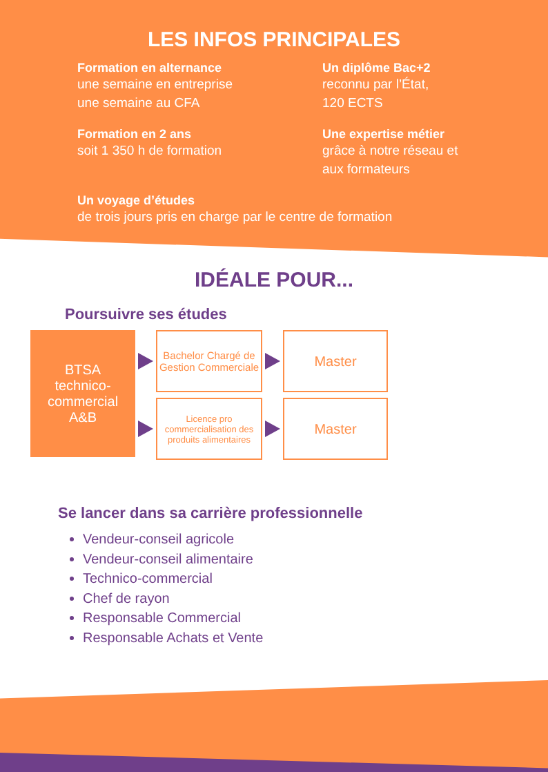LES INFOS PRINCIPALES
Formation en alternance
une semaine en entreprise
une semaine au CFA
Un diplôme Bac+2
reconnu par l’État,
120 ECTS
Formation en 2 ans
soit 1 350 h de formation
Une expertise métier
grâce à notre réseau et
aux formateurs
Un voyage d’études
de trois jours pris en charge par le centre de formation
IDÉALE POUR...
Poursuivre ses études
BTSA
technico-
commercial
A&B
Bachelor Chargé de Gestion Commerciale
Master
Licence pro commercialisation des produits alimentaires
Master
Se lancer dans sa carrière professionnelle
Vendeur-conseil agricole
Vendeur-conseil alimentaire
Technico-commercial
Chef de rayon
Responsable Commercial
Responsable Achats et Vente